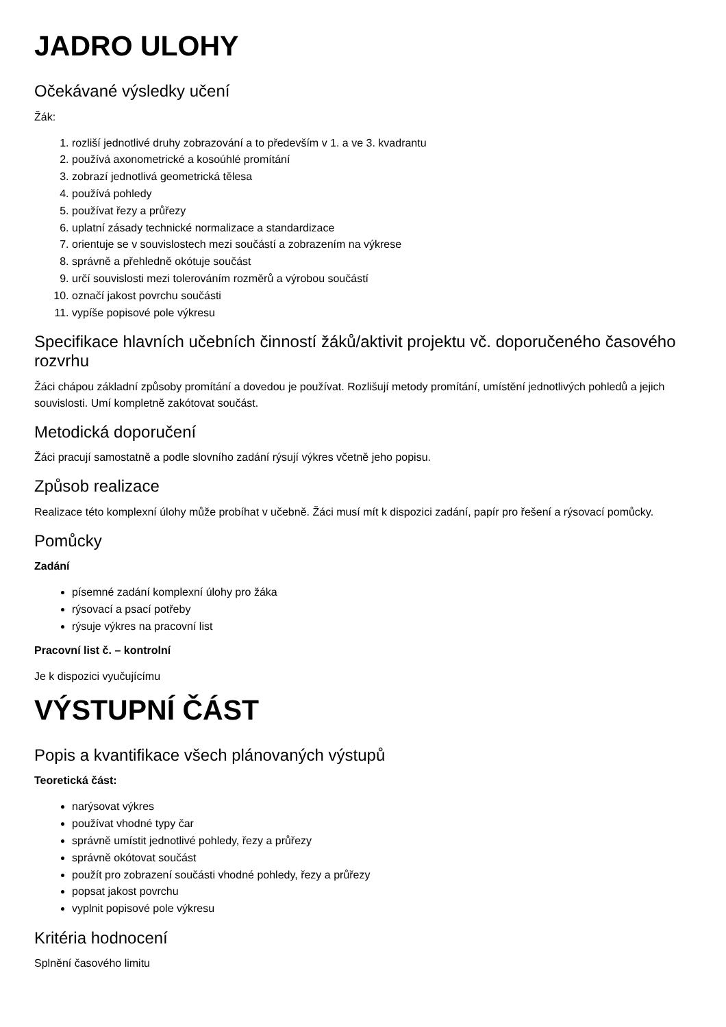JADRO ULOHY
Očekávané výsledky učení
Žák:
1. rozliší jednotlivé druhy zobrazování a to především v 1. a ve 3. kvadrantu
2. používá axonometrické a kosoúhlé promítání
3. zobrazí jednotlivá geometrická tělesa
4. používá pohledy
5. používat řezy a průřezy
6. uplatní zásady technické normalizace a standardizace
7. orientuje se v souvislostech mezi součástí a zobrazením na výkrese
8. správně a přehledně okótuje součást
9. určí souvislosti mezi tolerováním rozměrů a výrobou součástí
10. označí jakost povrchu součásti
11. vypíše popisové pole výkresu
Specifikace hlavních učebních činností žáků/aktivit projektu vč. doporučeného časového rozvrhu
Žáci chápou základní způsoby promítání a dovedou je používat. Rozlišují metody promítání, umístění jednotlivých pohledů a jejich souvislosti. Umí kompletně zakótovat součást.
Metodická doporučení
Žáci pracují samostatně a podle slovního zadání rýsují výkres včetně jeho popisu.
Způsob realizace
Realizace této komplexní úlohy může probíhat v učebně. Žáci musí mít k dispozici zadání, papír pro řešení a rýsovací pomůcky.
Pomůcky
Zadání
písemné zadání komplexní úlohy pro žáka
rýsovací a psací potřeby
rýsuje výkres na pracovní list
Pracovní list č. – kontrolní
Je k dispozici vyučujícímu
VÝSTUPNÍ ČÁST
Popis a kvantifikace všech plánovaných výstupů
Teoretická část:
narýsovat výkres
používat vhodné typy čar
správně umístit jednotlivé pohledy, řezy a průřezy
správně okótovat součást
použít pro zobrazení součásti vhodné pohledy, řezy a průřezy
popsat jakost povrchu
vyplnit popisové pole výkresu
Kritéria hodnocení
Splnění časového limitu